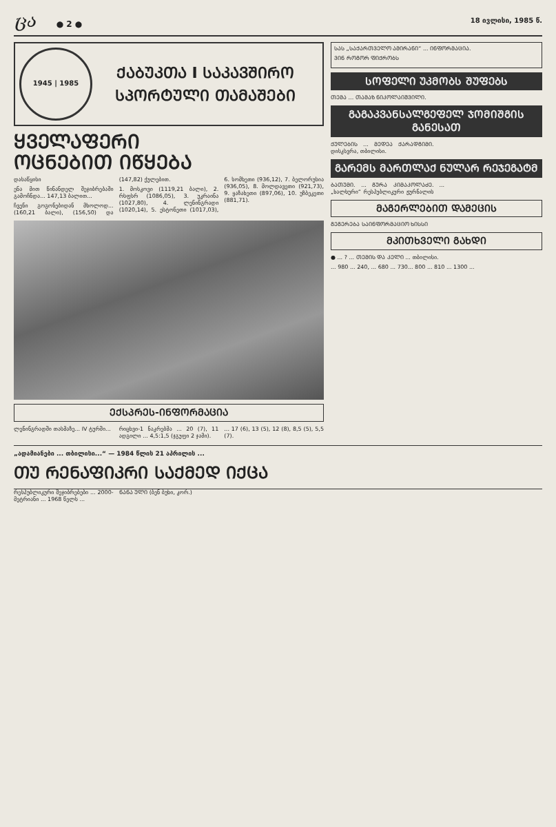ცა ● 2 ●
18 ივლისი, 1985 წ.
1945 | 1985
ᲥᲐᲑᲣᲙᲗᲐ I ᲡᲐᲙᲐᲕᲨᲘᲠᲝ
ᲡᲞᲝᲠᲢᲣᲚᲘ ᲗᲐᲛᲐᲨᲔᲑᲘ
ᲧᲕᲔᲚᲐᲤᲔᲠᲘ
ᲝᲪᲜᲔᲑᲘᲗ ᲘᲬᲧᲔᲑᲐ
დასაწყისი
ენა მით წინანდელ შეჯიბრებაში გამოჩნდა... 147,13 ბალით...
ჩვენი გოგონებიდან მხოლოდ... (160,21 ბალი), (156,50) და (147,82) ქულებით.
1. მოსკოვი (1119,21 ბალი), 2. რსფსრ (1086,05), 3. უკრაინა (1027,80), 4. ლენინგრადი (1020,14), 5. ესტონეთი (1017,03), 6. სომხეთი (936,12), 7. ბელორუსია (936,05), 8. მოლდავეთი (921,73), 9. ყაზახეთი (897,06), 10. უზბეკეთი (881,71).
ᲔᲥᲡᲞᲠᲔᲡ-ᲘᲜᲤᲝᲠᲛᲐᲪᲘᲐ
ლენინგრადში თასმაზე... IV ტურში...
რიცხვი-1 ნაკრებმა ... 20 (7), 11 ადგილი ... 4,5:1,5 (ჯგუფი 2 ჯამი).
... 17 (6), 13 (5), 12 (8), 8,5 (5), 5,5 (7).
ᲡᲐᲡ „ᲡᲐᲥᲐᲠᲗᲕᲔᲚᲝ ᲐᲛᲘᲠᲐᲜᲘ“ ... ᲘᲜᲤᲝᲠᲛᲐᲪᲘᲐ.
ᲕᲘᲜ ᲠᲝᲒᲝᲠ ᲤᲘᲥᲠᲝᲑᲡ
ᲡᲝᲤᲔᲚᲘ ᲣᲙᲛᲝᲑᲡ ᲨᲣᲤᲔᲑᲡ
ᲗᲔᲛᲐ ... ᲗᲐᲛᲐᲖ ᲜᲘᲙᲝᲚᲐᲘᲨᲕᲘᲚᲘ.
ᲒᲐᲒᲐᲙᲕᲐᲜᲡᲐᲚᲒᲔᲤᲔᲚ ᲯᲝᲛᲘᲨᲒᲘᲡ ᲒᲐᲜᲔᲡᲐᲗ
ᲥᲣᲚᲔᲑᲘᲡ ... ᲛᲔᲓᲔᲐ ᲥᲐᲠᲐᲓᲒᲘᲛᲘ. დისკსვრა, თბილისი.
ᲒᲐᲠᲔᲛᲡ ᲛᲐᲠᲗᲚᲐᲥ ᲜᲣᲚᲐᲠ ᲠᲔᲯᲔᲒᲐᲢᲛ
ᲑᲐᲗᲣᲛᲘ. ... ᲒᲣᲠᲐ ᲙᲘᲛᲐᲙᲝᲚᲐᲫᲔ. „ხალხური“ რესპუბლიკური ჟურნალის ...
ᲛᲐᲒᲔᲠᲚᲔᲑᲘᲗ ᲓᲐᲛᲔᲪᲘᲡ
ᲒᲔᲒᲔᲠᲔᲑᲐ ᲡᲐᲘᲜᲤᲝᲠᲛᲐᲪᲘᲝ ᲮᲘᲡᲡᲘ
ᲛᲙᲘᲗᲮᲕᲔᲚᲘ ᲒᲐᲮᲓᲘ
● ... ? ... ᲗᲔᲛᲘᲡ ᲓᲐ ᲙᲔᲚᲘ ... თბილისი.
... 980 ... 240, ... 680 ... 730... 800 ... 810 ... 1300 ...
„ადამიანები ... თბილისი...“ — 1984 წლის 21 აპრილის ...
ᲗᲣ ᲠᲔᲜᲐᲤᲘᲙᲠᲘ ᲡᲐᲥᲛᲔᲓ ᲘᲥᲪᲐ
რესპუბლიკური შეჯიბრებები ... 2000-მეტრიანი ... 1968 წელს ...
ᲜᲐᲜᲐ ᲣᲚᲘ (ბენ ბუხი, კორ.)